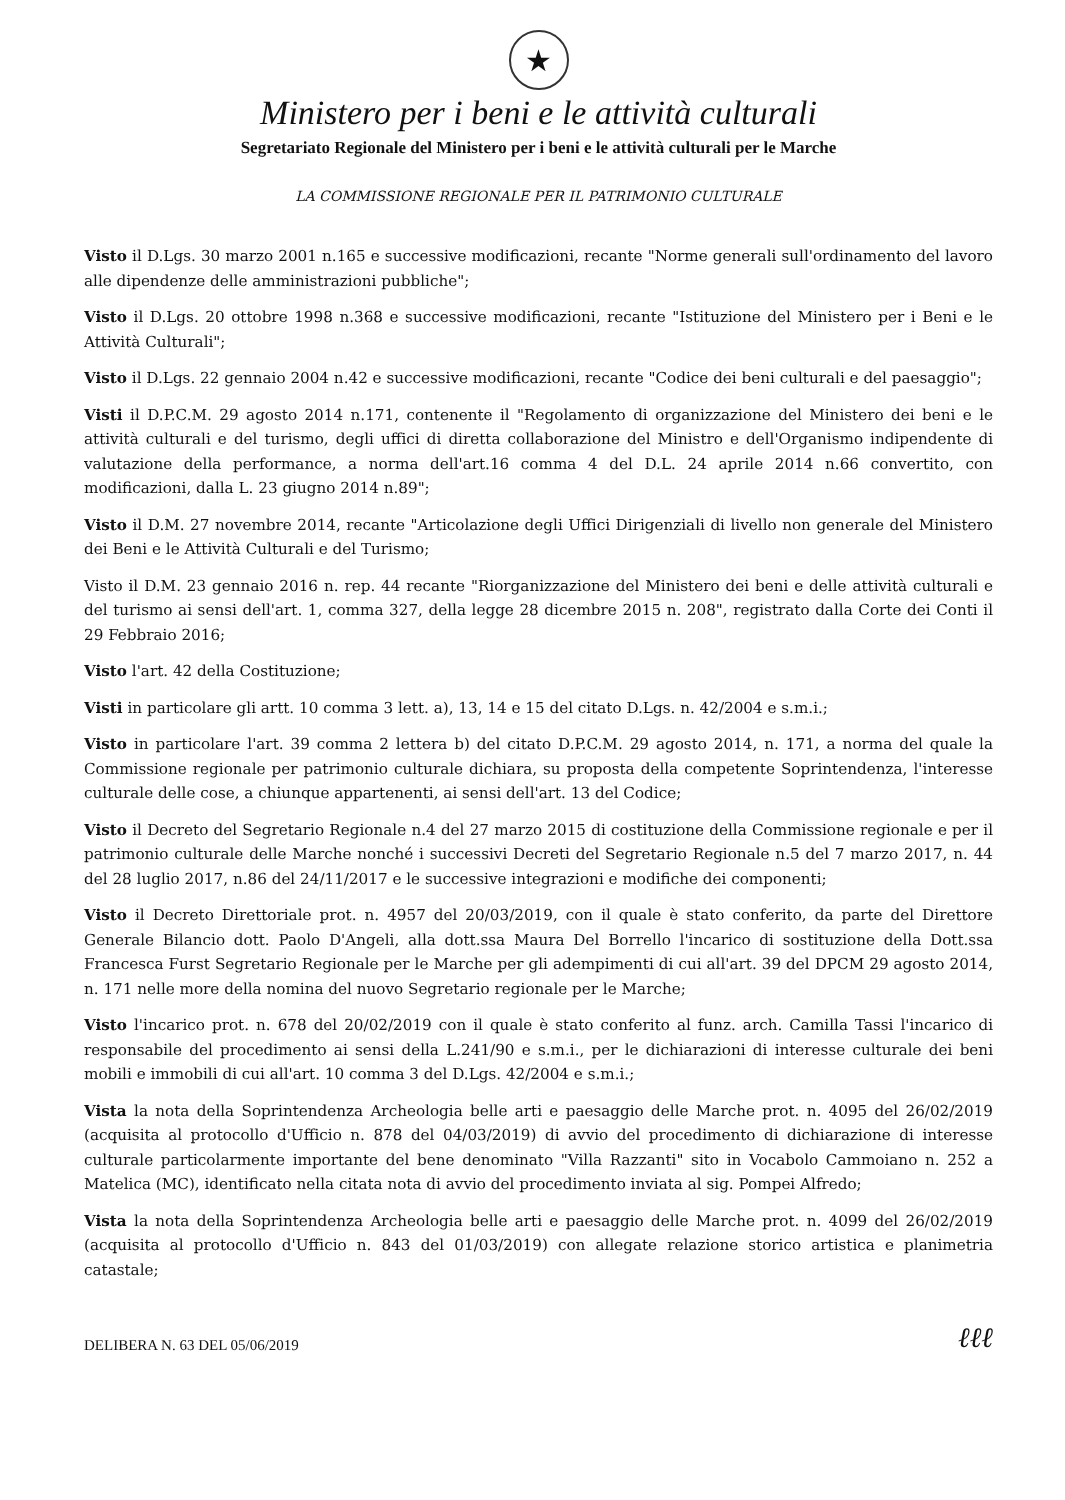★
Ministero per i beni e le attività culturali
Segretariato Regionale del Ministero per i beni e le attività culturali per le Marche
LA COMMISSIONE REGIONALE PER IL PATRIMONIO CULTURALE
Visto il D.Lgs. 30 marzo 2001 n.165 e successive modificazioni, recante "Norme generali sull'ordinamento del lavoro alle dipendenze delle amministrazioni pubbliche";
Visto il D.Lgs. 20 ottobre 1998 n.368 e successive modificazioni, recante "Istituzione del Ministero per i Beni e le Attività Culturali";
Visto il D.Lgs. 22 gennaio 2004 n.42 e successive modificazioni, recante "Codice dei beni culturali e del paesaggio";
Visti il D.P.C.M. 29 agosto 2014 n.171, contenente il "Regolamento di organizzazione del Ministero dei beni e le attività culturali e del turismo, degli uffici di diretta collaborazione del Ministro e dell'Organismo indipendente di valutazione della performance, a norma dell'art.16 comma 4 del D.L. 24 aprile 2014 n.66 convertito, con modificazioni, dalla L. 23 giugno 2014 n.89";
Visto il D.M. 27 novembre 2014, recante "Articolazione degli Uffici Dirigenziali di livello non generale del Ministero dei Beni e le Attività Culturali e del Turismo;
Visto il D.M. 23 gennaio 2016 n. rep. 44 recante "Riorganizzazione del Ministero dei beni e delle attività culturali e del turismo ai sensi dell'art. 1, comma 327, della legge 28 dicembre 2015 n. 208", registrato dalla Corte dei Conti il 29 Febbraio 2016;
Visto l'art. 42 della Costituzione;
Visti in particolare gli artt. 10 comma 3 lett. a), 13, 14 e 15 del citato D.Lgs. n. 42/2004 e s.m.i.;
Visto in particolare l'art. 39 comma 2 lettera b) del citato D.P.C.M. 29 agosto 2014, n. 171, a norma del quale la Commissione regionale per patrimonio culturale dichiara, su proposta della competente Soprintendenza, l'interesse culturale delle cose, a chiunque appartenenti, ai sensi dell'art. 13 del Codice;
Visto il Decreto del Segretario Regionale n.4 del 27 marzo 2015 di costituzione della Commissione regionale e per il patrimonio culturale delle Marche nonché i successivi Decreti del Segretario Regionale n.5 del 7 marzo 2017, n. 44 del 28 luglio 2017, n.86 del 24/11/2017 e le successive integrazioni e modifiche dei componenti;
Visto il Decreto Direttoriale prot. n. 4957 del 20/03/2019, con il quale è stato conferito, da parte del Direttore Generale Bilancio dott. Paolo D'Angeli, alla dott.ssa Maura Del Borrello l'incarico di sostituzione della Dott.ssa Francesca Furst Segretario Regionale per le Marche per gli adempimenti di cui all'art. 39 del DPCM 29 agosto 2014, n. 171 nelle more della nomina del nuovo Segretario regionale per le Marche;
Visto l'incarico prot. n. 678 del 20/02/2019 con il quale è stato conferito al funz. arch. Camilla Tassi l'incarico di responsabile del procedimento ai sensi della L.241/90 e s.m.i., per le dichiarazioni di interesse culturale dei beni mobili e immobili di cui all'art. 10 comma 3 del D.Lgs. 42/2004 e s.m.i.;
Vista la nota della Soprintendenza Archeologia belle arti e paesaggio delle Marche prot. n. 4095 del 26/02/2019 (acquisita al protocollo d'Ufficio n. 878 del 04/03/2019) di avvio del procedimento di dichiarazione di interesse culturale particolarmente importante del bene denominato "Villa Razzanti" sito in Vocabolo Cammoiano n. 252 a Matelica (MC), identificato nella citata nota di avvio del procedimento inviata al sig. Pompei Alfredo;
Vista la nota della Soprintendenza Archeologia belle arti e paesaggio delle Marche prot. n. 4099 del 26/02/2019 (acquisita al protocollo d'Ufficio n. 843 del 01/03/2019) con allegate relazione storico artistica e planimetria catastale;
DELIBERA N. 63 DEL 05/06/2019 ℓℓℓ